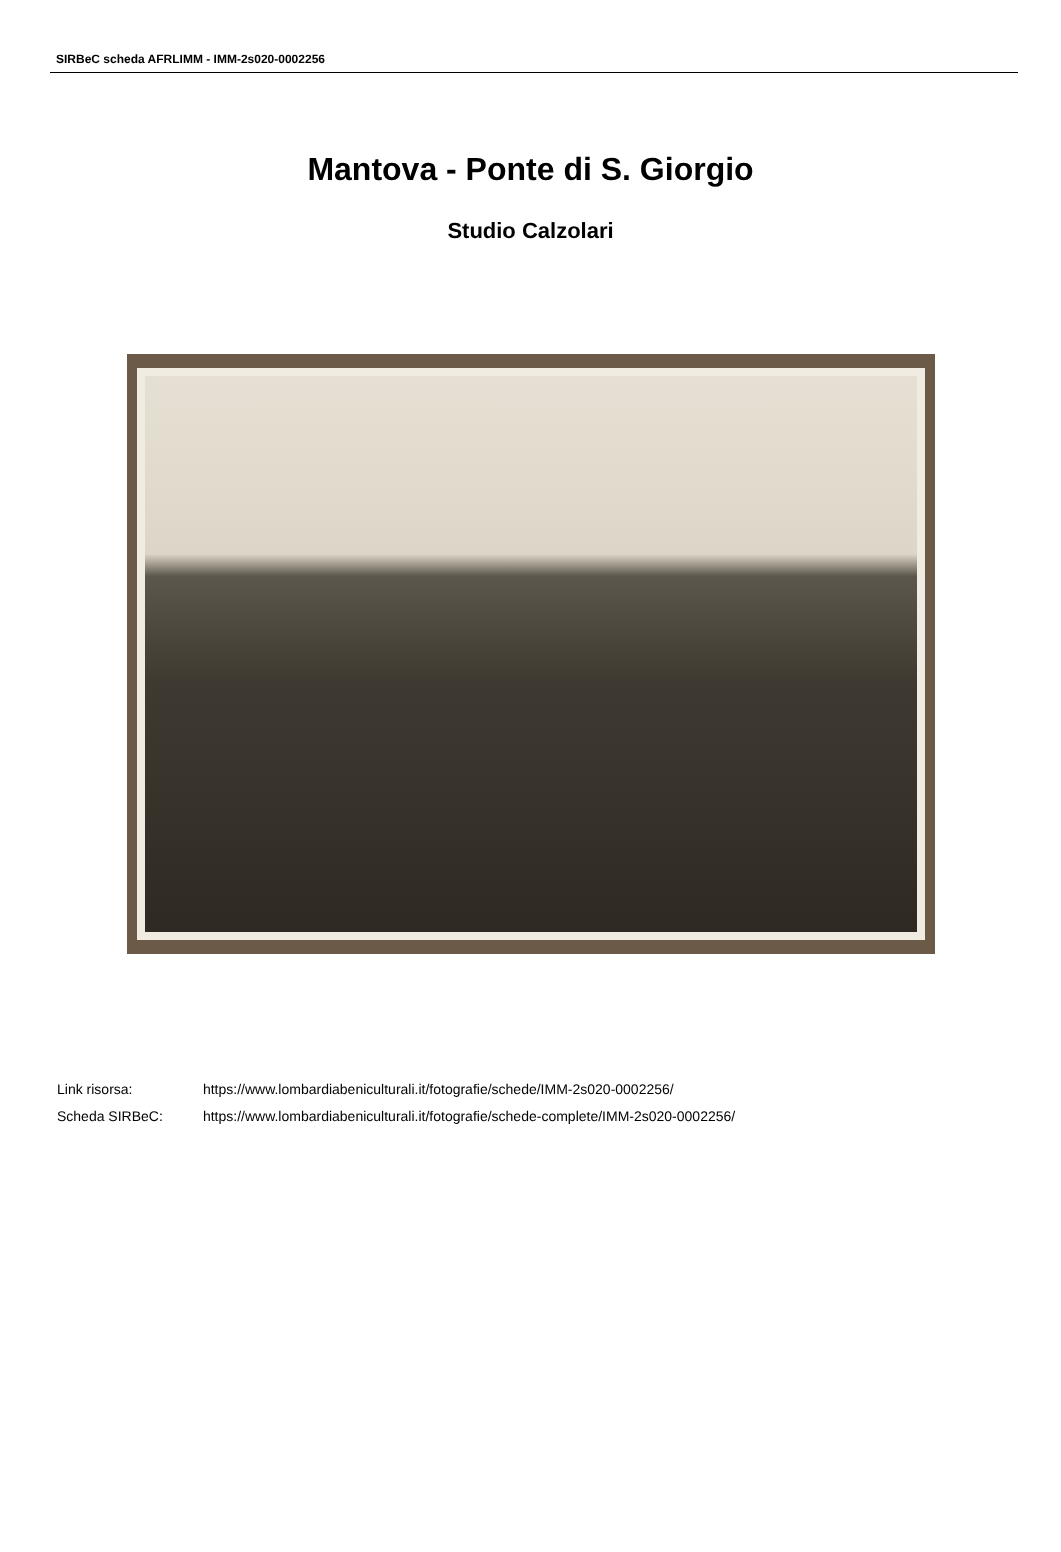SIRBeC scheda AFRLIMM - IMM-2s020-0002256
Mantova - Ponte di S. Giorgio
Studio Calzolari
Link risorsa: https://www.lombardiabeniculturali.it/fotografie/schede/IMM-2s020-0002256/
Scheda SIRBeC: https://www.lombardiabeniculturali.it/fotografie/schede-complete/IMM-2s020-0002256/